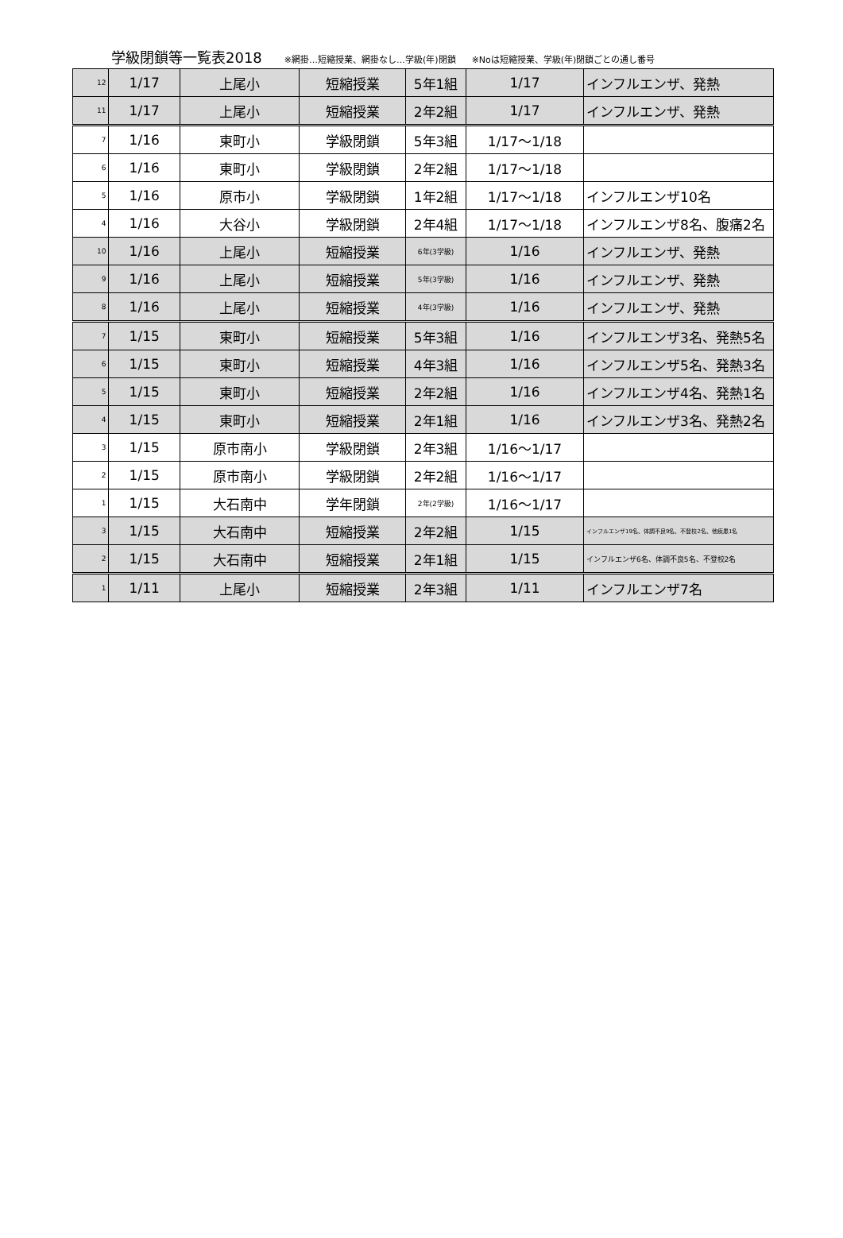学級閉鎖等一覧表2018 ※網掛…短縮授業、網掛なし…学級(年)閉鎖 ※Noは短縮授業、学級(年)閉鎖ごとの通し番号
| 12 | 1/17 | 上尾小 | 短縮授業 | 5年1組 | 1/17 | インフルエンザ、発熱 |
| 11 | 1/17 | 上尾小 | 短縮授業 | 2年2組 | 1/17 | インフルエンザ、発熱 |
| 7 | 1/16 | 東町小 | 学級閉鎖 | 5年3組 | 1/17〜1/18 | |
| 6 | 1/16 | 東町小 | 学級閉鎖 | 2年2組 | 1/17〜1/18 | |
| 5 | 1/16 | 原市小 | 学級閉鎖 | 1年2組 | 1/17〜1/18 | インフルエンザ10名 |
| 4 | 1/16 | 大谷小 | 学級閉鎖 | 2年4組 | 1/17〜1/18 | インフルエンザ8名、腹痛2名 |
| 10 | 1/16 | 上尾小 | 短縮授業 | 6年(3学級) | 1/16 | インフルエンザ、発熱 |
| 9 | 1/16 | 上尾小 | 短縮授業 | 5年(3学級) | 1/16 | インフルエンザ、発熱 |
| 8 | 1/16 | 上尾小 | 短縮授業 | 4年(3学級) | 1/16 | インフルエンザ、発熱 |
| 7 | 1/15 | 東町小 | 短縮授業 | 5年3組 | 1/16 | インフルエンザ3名、発熱5名 |
| 6 | 1/15 | 東町小 | 短縮授業 | 4年3組 | 1/16 | インフルエンザ5名、発熱3名 |
| 5 | 1/15 | 東町小 | 短縮授業 | 2年2組 | 1/16 | インフルエンザ4名、発熱1名 |
| 4 | 1/15 | 東町小 | 短縮授業 | 2年1組 | 1/16 | インフルエンザ3名、発熱2名 |
| 3 | 1/15 | 原市南小 | 学級閉鎖 | 2年3組 | 1/16〜1/17 | |
| 2 | 1/15 | 原市南小 | 学級閉鎖 | 2年2組 | 1/16〜1/17 | |
| 1 | 1/15 | 大石南中 | 学年閉鎖 | 2年(2学級) | 1/16〜1/17 | |
| 3 | 1/15 | 大石南中 | 短縮授業 | 2年2組 | 1/15 | インフルエンザ19名、体調不良9名、不登校2名、他疾患1名 |
| 2 | 1/15 | 大石南中 | 短縮授業 | 2年1組 | 1/15 | インフルエンザ6名、体調不良5名、不登校2名 |
| 1 | 1/11 | 上尾小 | 短縮授業 | 2年3組 | 1/11 | インフルエンザ7名 |